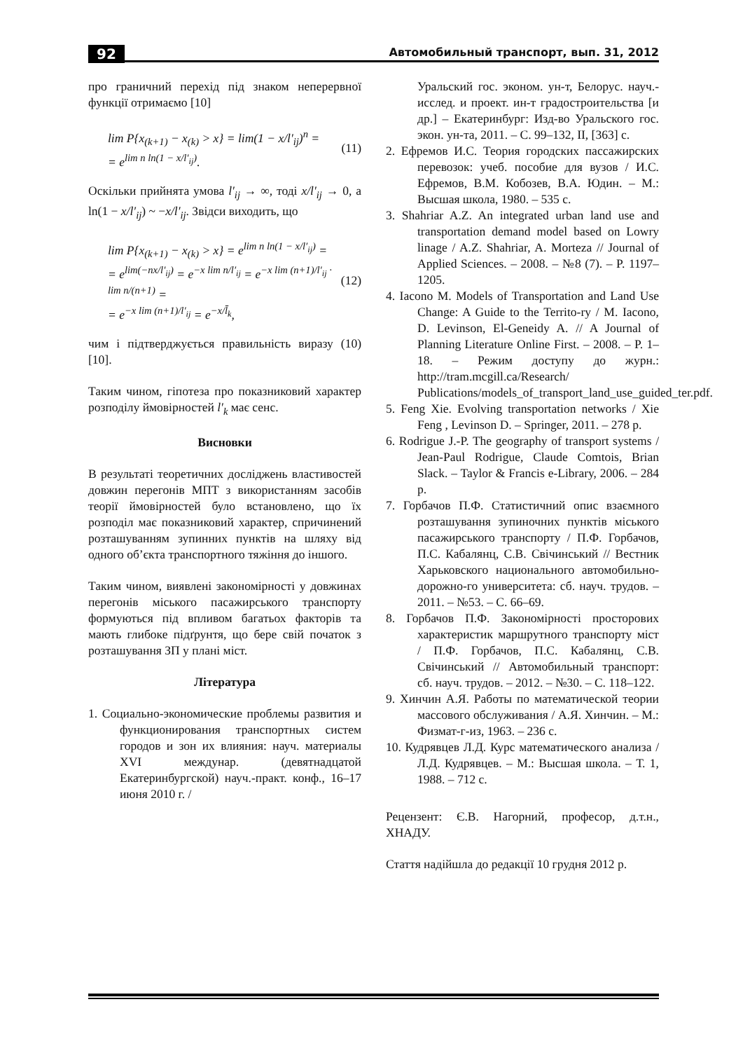92 Автомобильный транспорт, вып. 31, 2012
про граничний перехід під знаком неперервної функції отримаємо [10]
lim P{x<sub>(k+1)</sub> − x<sub>(k)</sub> > x} = lim(1 − x/l′<sub>ij</sub>)<sup>n</sup> =
= e<sup>lim n ln(1 − x/l′<sub>ij</sub>)</sup>.
(11)
Оскільки прийнята умова l′<sub>ij</sub> → ∞, тоді x/l′<sub>ij</sub> → 0, а ln(1 − x/l′<sub>ij</sub>) ~ −x/l′<sub>ij</sub>. Звідси виходить, що
lim P{x<sub>(k+1)</sub> − x<sub>(k)</sub> > x} = e<sup>lim n ln(1 − x/l′<sub>ij</sub>)</sup> =
= e<sup>lim(−nx/l′<sub>ij</sub>)</sup> = e<sup>−x lim n/l′<sub>ij</sub></sup> = e<sup>−x lim (n+1)/l′<sub>ij</sub> · lim n/(n+1)</sup> =
= e<sup>−x lim (n+1)/l′<sub>ij</sub></sup> = e<sup>−x/l̄<sub>k</sub></sup>,
(12)
чим і підтверджується правильність виразу (10) [10].
Таким чином, гіпотеза про показниковий характер розподілу ймовірностей l′<sub>k</sub> має сенс.
Висновки
В результаті теоретичних досліджень властивостей довжин перегонів МПТ з використанням засобів теорії ймовірностей було встановлено, що їх розподіл має показниковий характер, спричинений розташуванням зупинних пунктів на шляху від одного об’єкта транспортного тяжіння до іншого.
Таким чином, виявлені закономірності у довжинах перегонів міського пасажирського транспорту формуються під впливом багатьох факторів та мають глибоке підґрунтя, що бере свій початок з розташування ЗП у плані міст.
Література
1. Социально-экономические проблемы развития и функционирования транспортных систем городов и зон их влияния: науч. материалы XVI междунар. (девятнадцатой Екатеринбургской) науч.-практ. конф., 16–17 июня 2010 г. /
Уральский гос. эконом. ун-т, Белорус. науч.-исслед. и проект. ин-т градостроительства [и др.] – Екатеринбург: Изд-во Уральского гос. экон. ун-та, 2011. – С. 99–132, II, [363] с.
2. Ефремов И.С. Теория городских пассажирских перевозок: учеб. пособие для вузов / И.С. Ефремов, В.М. Кобозев, В.А. Юдин. – М.: Высшая школа, 1980. – 535 с.
3. Shahriar A.Z. An integrated urban land use and transportation demand model based on Lowry linage / A.Z. Shahriar, A. Morteza // Journal of Applied Sciences. – 2008. – №8 (7). – P. 1197–1205.
4. Iacono M. Models of Transportation and Land Use Change: A Guide to the Territo-ry / M. Iacono, D. Levinson, El-Geneidy A. // A Journal of Planning Literature Online First. – 2008. – P. 1–18. – Режим доступу до журн.: http://tram.mcgill.ca/Research/ Publications/models_of_transport_land_use_guided_ter.pdf.
5. Feng Xie. Evolving transportation networks / Xie Feng , Levinson D. – Springer, 2011. – 278 p.
6. Rodrigue J.-P. The geography of transport systems / Jean-Paul Rodrigue, Claude Comtois, Brian Slack. – Taylor & Francis e-Library, 2006. – 284 p.
7. Горбачов П.Ф. Статистичний опис взаємного розташування зупиночних пунктів міського пасажирського транспорту / П.Ф. Горбачов, П.С. Кабалянц, С.В. Свічинський // Вестник Харьковского национального автомобильно-дорожно-го университета: сб. науч. трудов. – 2011. – №53. – С. 66–69.
8. Горбачов П.Ф. Закономірності просторових характеристик маршрутного транспорту міст / П.Ф. Горбачов, П.С. Кабалянц, С.В. Свічинський // Автомобильный транспорт: сб. науч. трудов. – 2012. – №30. – С. 118–122.
9. Хинчин А.Я. Работы по математической теории массового обслуживания / А.Я. Хинчин. – М.: Физмат-г-из, 1963. – 236 с.
10. Кудрявцев Л.Д. Курс математического анализа / Л.Д. Кудрявцев. – М.: Высшая школа. – Т. 1, 1988. – 712 с.
Рецензент: Є.В. Нагорний, професор, д.т.н., ХНАДУ.
Стаття надійшла до редакції 10 грудня 2012 р.